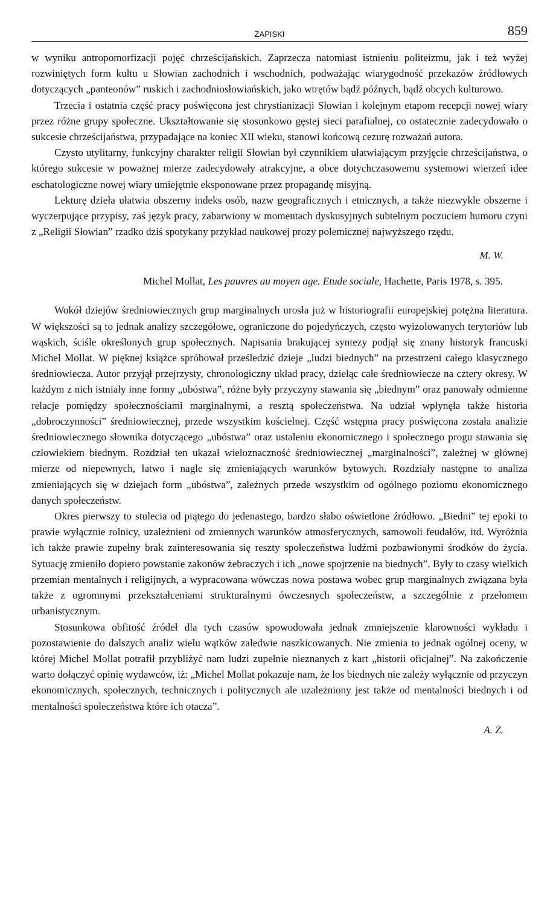ZAPISKI 859
w wyniku antropomorfizacji pojęć chrześcijańskich. Zaprzecza natomiast istnieniu politeizmu, jak i też wyżej rozwiniętych form kultu u Słowian zachodnich i wschodnich, podważając wiarygodność przekazów źródłowych dotyczących „panteonów” ruskich i zachodniosłowiańskich, jako wtrętów bądź późnych, bądź obcych kulturowo.
Trzecia i ostatnia część pracy poświęcona jest chrystianizacji Słowian i kolejnym etapom recepcji nowej wiary przez różne grupy społeczne. Ukształtowanie się stosunkowo gęstej sieci parafialnej, co ostatecznie zadecydowało o sukcesie chrześcijaństwa, przypadające na koniec XII wieku, stanowi końcową cezurę rozważań autora.
Czysto utylitarny, funkcyjny charakter religii Słowian był czynnikiem ułatwiającym przyjęcie chrześcijaństwa, o którego sukcesie w poważnej mierze zadecydowały atrakcyjne, a obce dotychczasowemu systemowi wierzeń idee eschatologiczne nowej wiary umiejętnie eksponowane przez propagandę misyjną.
Lekturę dzieła ułatwia obszerny indeks osób, nazw geograficznych i etnicznych, a także niezwykle obszerne i wyczerpujące przypisy, zaś język pracy, zabarwiony w momentach dyskusyjnych subtelnym poczuciem humoru czyni z „Religii Słowian” rzadko dziś spotykany przykład naukowej prozy polemicznej najwyższego rzędu.
M. W.
Michel Mollat, Les pauvres au moyen age. Etude sociale, Hachette, Paris 1978, s. 395.
Wokół dziejów średniowiecznych grup marginalnych urosła już w historiografii europejskiej potężna literatura. W większości są to jednak analizy szczegółowe, ograniczone do pojedyńczych, często wyizolowanych terytoriów lub wąskich, ściśle określonych grup społecznych. Napisania brakującej syntezy podjął się znany historyk francuski Michel Mollat. W pięknej książce spróbował prześledzić dzieje „ludzi biednych” na przestrzeni całego klasycznego średniowiecza. Autor przyjął przejrzysty, chronologiczny układ pracy, dzieląc całe średniowiecze na cztery okresy. W każdym z nich istniały inne formy „ubóstwa”, różne były przyczyny stawania się „biednym” oraz panowały odmienne relacje pomiędzy społecznościami marginalnymi, a resztą społeczeństwa. Na udział wpłynęła także historia „dobroczynności” średniowiecznej, przede wszystkim kościelnej. Część wstępna pracy poświęcona została analizie średniowiecznego słownika dotyczącego „ubóstwa” oraz ustaleniu ekonomicznego i społecznego progu stawania się człowiekiem biednym. Rozdział ten ukazał wieloznaczność średniowiecznej „marginalności”, zależnej w głównej mierze od niepewnych, łatwo i nagle się zmieniających warunków bytowych. Rozdziały następne to analiza zmieniających się w dziejach form „ubóstwa”, zależnych przede wszystkim od ogólnego poziomu ekonomicznego danych społeczeństw.
Okres pierwszy to stulecia od piątego do jedenastego, bardzo słabo oświetlone źródłowo. „Biedni” tej epoki to prawie wyłącznie rolnicy, uzależnieni od zmiennych warunków atmosferycznych, samowoli feudałów, itd. Wyróżnia ich także prawie zupełny brak zainteresowania się reszty społeczeństwa ludźmi pozbawionymi środków do życia. Sytuację zmieniło dopiero powstanie zakonów żebraczych i ich „nowe spojrzenie na biednych”. Były to czasy wielkich przemian mentalnych i religijnych, a wypracowana wówczas nowa postawa wobec grup marginalnych związana była także z ogromnymi przekształceniami strukturalnymi ówczesnych społeczeństw, a szczególnie z przełomem urbanistycznym.
Stosunkowa obfitość źródeł dla tych czasów spowodowała jednak zmniejszenie klarowności wykładu i pozostawienie do dalszych analiz wielu wątków zaledwie naszkicowanych. Nie zmienia to jednak ogólnej oceny, w której Michel Mollat potrafił przybliżyć nam ludzi zupełnie nieznanych z kart „historii oficjalnej”. Na zakończenie warto dołączyć opinię wydawców, iż: „Michel Mollat pokazuje nam, że los biednych nie zależy wyłącznie od przyczyn ekonomicznych, społecznych, technicznych i politycznych ale uzależniony jest także od mentalności biednych i od mentalności społeczeństwa które ich otacza”.
A. Ż.